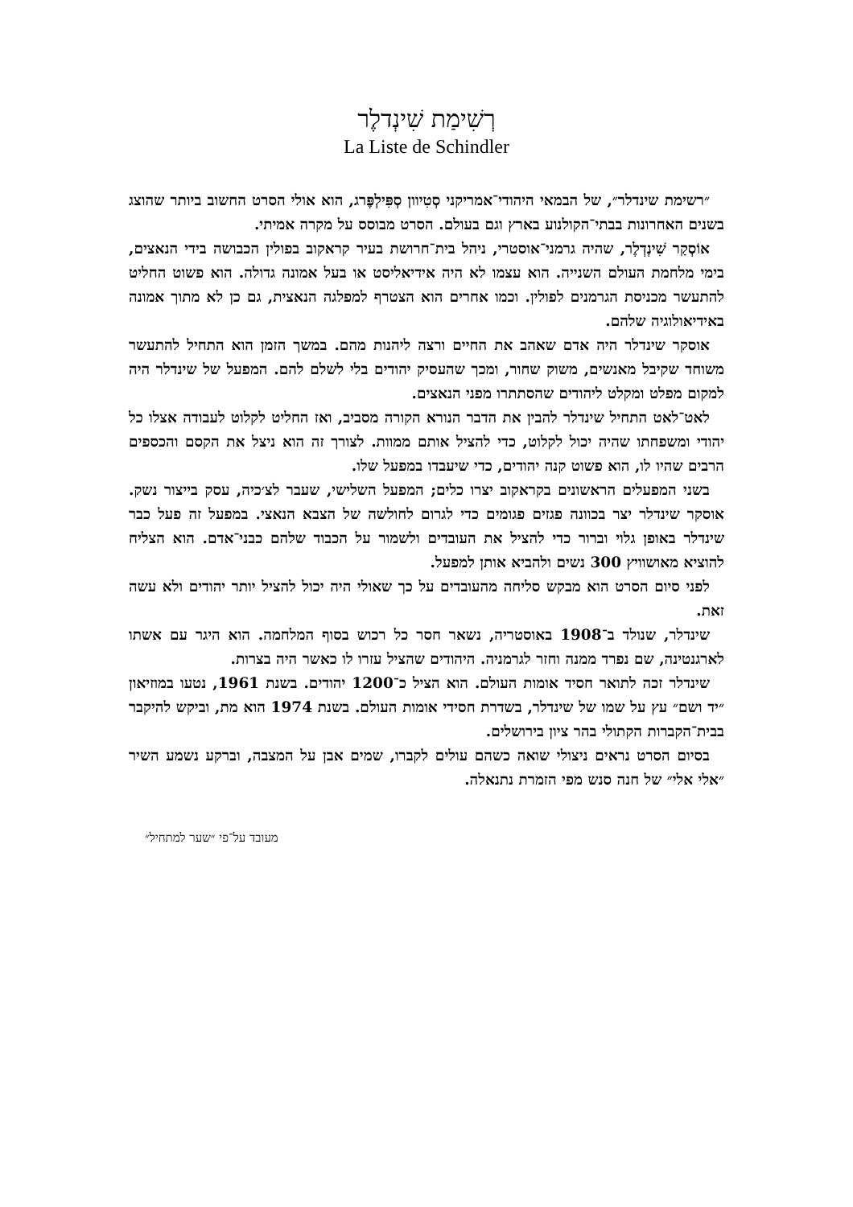רְשִׁימַת שִׁינְדלֶר
La Liste de Schindler
״רשימת שינדלר״, של הבמאי היהודי־אמריקני סְטִיוון סְפִּילְפֶּרג, הוא אולי הסרט החשוב ביותר שהוצג בשנים האחרונות בבתי־הקולנוע בארץ וגם בעולם. הסרט מבוסס על מקרה אמיתי.
אוֹסְקַר שִׁינְדְלֶר, שהיה גרמני־אוסטרי, ניהל בית־חרושת בעיר קראקוב בפולין הכבושה בידי הנאצים, בימי מלחמת העולם השנייה. הוא עצמו לא היה אידיאליסט או בעל אמונה גדולה. הוא פשוט החליט להתעשר מכניסת הגרמנים לפולין. וכמו אחרים הוא הצטרף למפלגה הנאצית, גם כן לא מתוך אמונה באידיאולוגיה שלהם.
אוסקר שינדלר היה אדם שאהב את החיים ורצה ליהנות מהם. במשך הזמן הוא התחיל להתעשר משוחד שקיבל מאנשים, משוק שחור, ומכך שהעסיק יהודים בלי לשלם להם. המפעל של שינדלר היה למקום מפלט ומקלט ליהודים שהסתתרו מפני הנאצים.
לאט־לאט התחיל שינדלר להבין את הדבר הנורא הקורה מסביב, ואז החליט לקלוט לעבודה אצלו כל יהודי ומשפחתו שהיה יכול לקלוט, כדי להציל אותם ממוות. לצורך זה הוא ניצל את הקסם והכספים הרבים שהיו לו, הוא פשוט קנה יהודים, כדי שיעבדו במפעל שלו.
בשני המפעלים הראשונים בקראקוב יצרו כלים; המפעל השלישי, שעבר לצ׳כיה, עסק בייצור נשק. אוסקר שינדלר יצר בכוונה פגזים פגומים כדי לגרום לחולשה של הצבא הנאצי. במפעל זה פעל כבר שינדלר באופן גלוי וברור כדי להציל את העובדים ולשמור על הכבוד שלהם כבני־אדם. הוא הצליח להוציא מאושוויץ 300 נשים ולהביא אותן למפעל.
לפני סיום הסרט הוא מבקש סליחה מהעובדים על כך שאולי היה יכול להציל יותר יהודים ולא עשה זאת.
שינדלר, שנולד ב־1908 באוסטריה, נשאר חסר כל רכוש בסוף המלחמה. הוא היגר עם אשתו לארגנטינה, שם נפרד ממנה וחזר לגרמניה. היהודים שהציל עזרו לו כאשר היה בצרות.
שינדלר זכה לתואר חסיד אומות העולם. הוא הציל כ־1200 יהודים. בשנת 1961, נטעו במוזיאון ״יד ושם״ עץ על שמו של שינדלר, בשדרת חסידי אומות העולם. בשנת 1974 הוא מת, וביקש להיקבר בבית־הקברות הקתולי בהר ציון בירושלים.
בסיום הסרט נראים ניצולי שואה כשהם עולים לקברו, שמים אבן על המצבה, וברקע נשמע השיר ״אלי אלי״ של חנה סנש מפי הזמרת נתנאלה.
מעובד על־פי ״שער למתחיל״